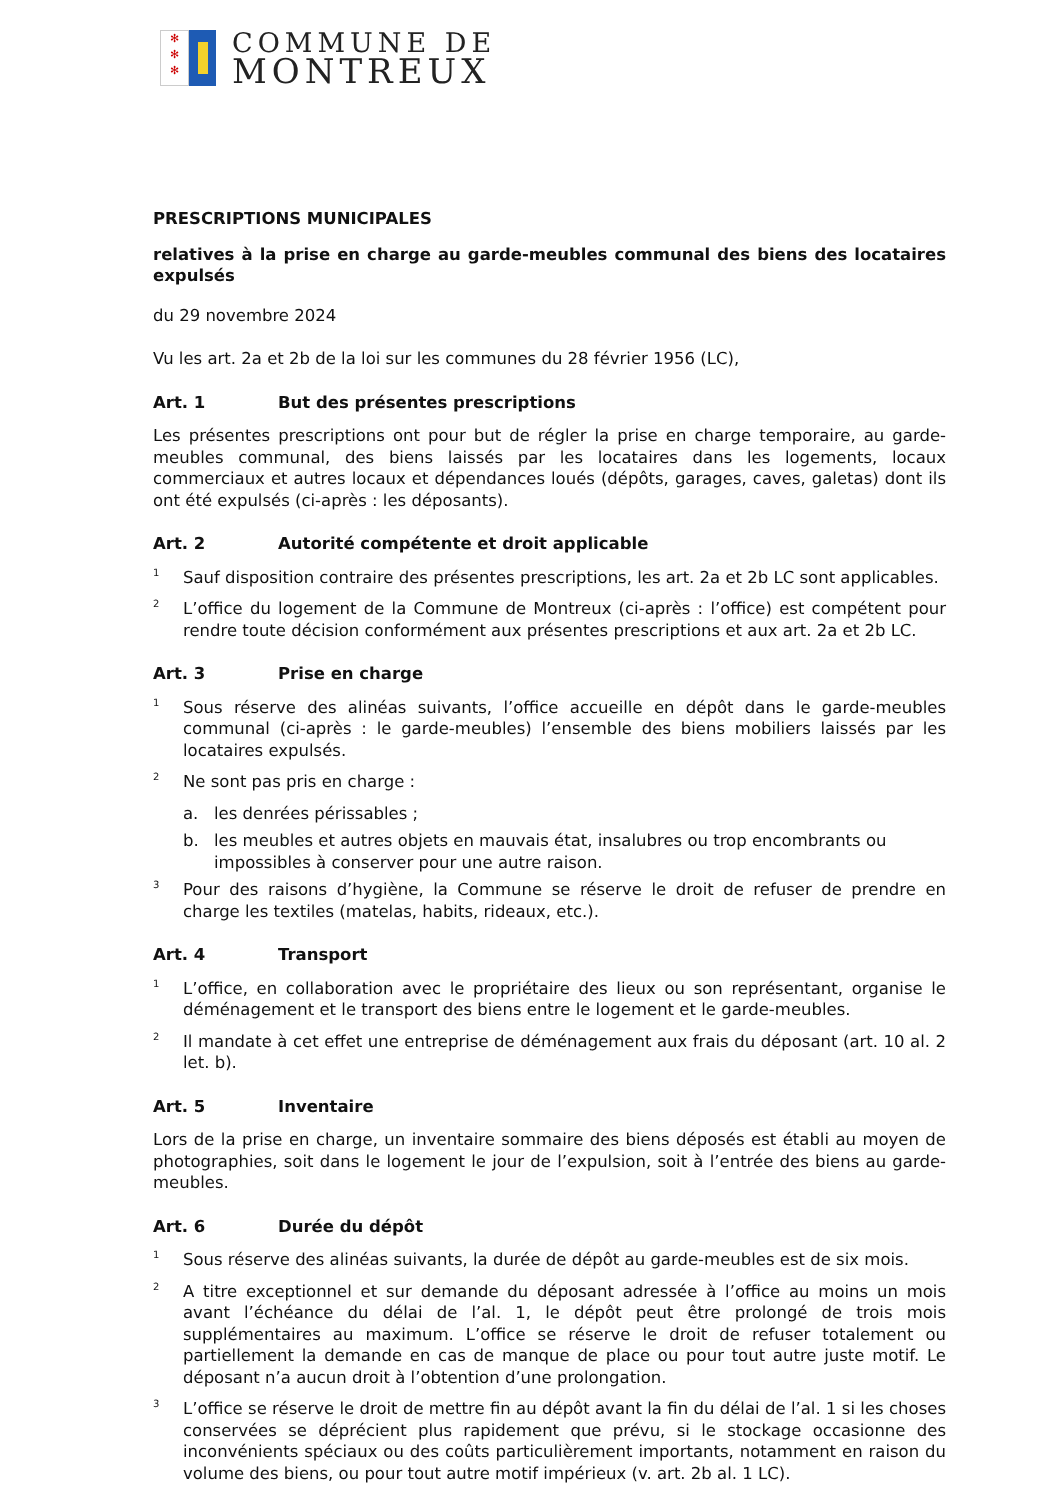✻
✻
✻
COMMUNE DE
MONTREUX
PRESCRIPTIONS MUNICIPALES
relatives à la prise en charge au garde-meubles communal des biens des locataires expulsés
du 29 novembre 2024
Vu les art. 2a et 2b de la loi sur les communes du 28 février 1956 (LC),
Art. 1 But des présentes prescriptions
Les présentes prescriptions ont pour but de régler la prise en charge temporaire, au garde-meubles communal, des biens laissés par les locataires dans les logements, locaux commerciaux et autres locaux et dépendances loués (dépôts, garages, caves, galetas) dont ils ont été expulsés (ci-après : les déposants).
Art. 2 Autorité compétente et droit applicable
<sup>1</sup>
Sauf disposition contraire des présentes prescriptions, les art. 2a et 2b LC sont applicables.
<sup>2</sup>
L’office du logement de la Commune de Montreux (ci-après : l’office) est compétent pour rendre toute décision conformément aux présentes prescriptions et aux art. 2a et 2b LC.
Art. 3 Prise en charge
<sup>1</sup>
Sous réserve des alinéas suivants, l’office accueille en dépôt dans le garde-meubles communal (ci-après : le garde-meubles) l’ensemble des biens mobiliers laissés par les locataires expulsés.
<sup>2</sup>
Ne sont pas pris en charge :
a. les denrées périssables ;
b. les meubles et autres objets en mauvais état, insalubres ou trop encombrants ou impossibles à conserver pour une autre raison.
<sup>3</sup>
Pour des raisons d’hygiène, la Commune se réserve le droit de refuser de prendre en charge les textiles (matelas, habits, rideaux, etc.).
Art. 4 Transport
<sup>1</sup>
L’office, en collaboration avec le propriétaire des lieux ou son représentant, organise le déménagement et le transport des biens entre le logement et le garde-meubles.
<sup>2</sup>
Il mandate à cet effet une entreprise de déménagement aux frais du déposant (art. 10 al. 2 let. b).
Art. 5 Inventaire
Lors de la prise en charge, un inventaire sommaire des biens déposés est établi au moyen de photographies, soit dans le logement le jour de l’expulsion, soit à l’entrée des biens au garde-meubles.
Art. 6 Durée du dépôt
<sup>1</sup>
Sous réserve des alinéas suivants, la durée de dépôt au garde-meubles est de six mois.
<sup>2</sup>
A titre exceptionnel et sur demande du déposant adressée à l’office au moins un mois avant l’échéance du délai de l’al. 1, le dépôt peut être prolongé de trois mois supplémentaires au maximum. L’office se réserve le droit de refuser totalement ou partiellement la demande en cas de manque de place ou pour tout autre juste motif. Le déposant n’a aucun droit à l’obtention d’une prolongation.
<sup>3</sup>
L’office se réserve le droit de mettre fin au dépôt avant la fin du délai de l’al. 1 si les choses conservées se déprécient plus rapidement que prévu, si le stockage occasionne des inconvénients spéciaux ou des coûts particulièrement importants, notamment en raison du volume des biens, ou pour tout autre motif impérieux (v. art. 2b al. 1 LC).